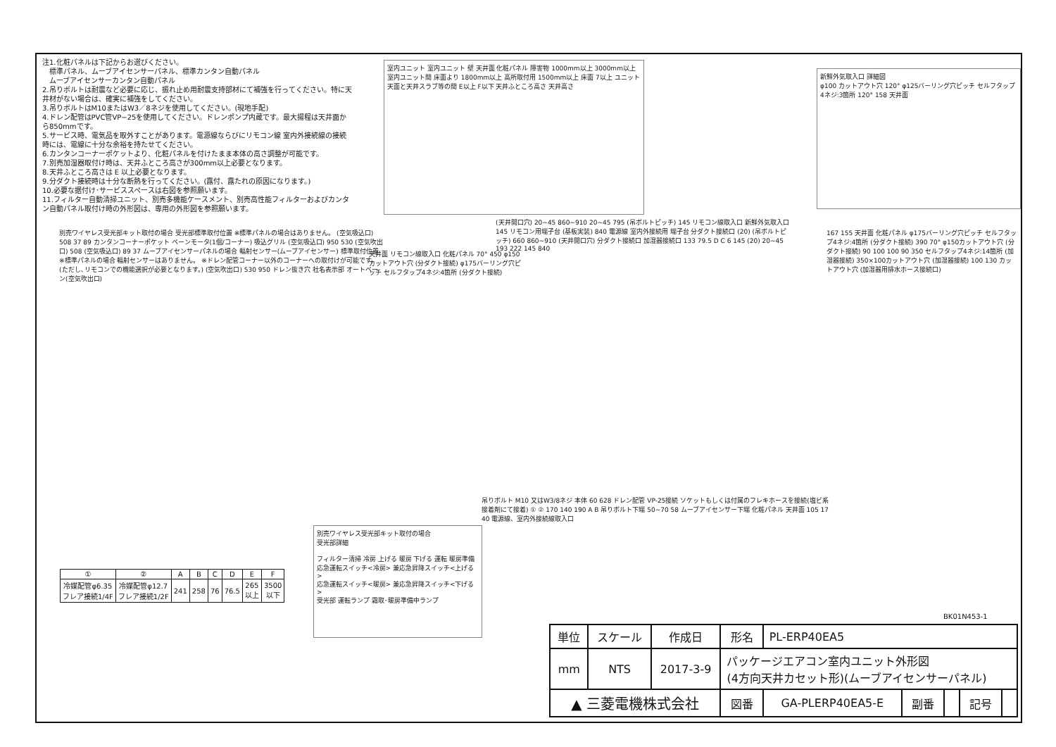注1.化粧パネルは下記からお選びください。
　標準パネル、ムーブアイセンサーパネル、標準カンタン自動パネル
　ムーブアイセンサーカンタン自動パネル
2.吊りボルトは耐震など必要に応じ、振れ止め用耐震支持部材にて補強を行ってください。特に天井材がない場合は、確実に補強をしてください。
3.吊りボルトはM10またはW3／8ネジを使用してください。(現地手配)
4.ドレン配管はPVC管VP−25を使用してください。ドレンポンプ内蔵です。最大揚程は天井面から850mmです。
5.サービス時、電気品を取外すことがあります。電源線ならびにリモコン線 室内外接続線の接続時には、電線に十分な余裕を持たせてください。
6.カンタンコーナーポケットより、化粧パネルを付けたまま本体の高さ調整が可能です。
7.別売加湿器取付け時は、天井ふところ高さが300mm以上必要となります。
8.天井ふところ高さは E 以上必要となります。
9.分ダクト接続時は十分な断熱を行ってください。(露付、露たれの原因になります。)
10.必要な据付け･サービススペースは右図を参照願います。
11.フィルター自動清掃ユニット、別売多機能ケースメント、別売高性能フィルターおよびカンタン自動パネル取付け時の外形図は、専用の外形図を参照願います。
室内ユニット 室内ユニット 壁 天井面 化粧パネル 障害物 1000mm以上 3000mm以上 室内ユニット間 床面より 1800mm以上 高所取付用 1500mm以上 床面 7以上 ユニット天面と天井スラブ等の間 E以上 F以下 天井ふところ高さ 天井高さ
新鮮外気取入口 詳細図
φ100 カットアウト穴 120° φ125バーリング穴ピッチ セルフタップ4ネジ:3箇所 120° 158 天井面
別売ワイヤレス受光部キット取付の場合 受光部標準取付位置 ※標準パネルの場合はありません。 (空気吸込口) 508 37 89 カンタンコーナーポケット ベーンモータ(1個/コーナー) 吸込グリル (空気吸込口) 950 530 (空気吹出口) 508 (空気吸込口) 89 37 ムーブアイセンサーパネルの場合 輻射センサー(ムーブアイセンサー) 標準取付位置 ※標準パネルの場合 輻射センサーはありません。 ※ドレン配管コーナー以外のコーナーへの取付けが可能です。(ただし､リモコンでの機能選択が必要となります。) (空気吹出口) 530 950 ドレン抜き穴 社名表示部 オートベーン(空気吹出口)
天井面 リモコン線取入口 化粧パネル 70° 450 φ150カットアウト穴 (分ダクト接続) φ175バーリング穴ピッチ セルフタップ4ネジ:4箇所 (分ダクト接続)
(天井開口穴) 20~45 860~910 20~45 795 (吊ボルトピッチ) 145 リモコン線取入口 新鮮外気取入口 145 リモコン用端子台 (基板実装) 840 電源線 室内外接続用 端子台 分ダクト接続口 (20) (吊ボルトピッチ) 660 860~910 (天井開口穴) 分ダクト接続口 加湿器接続口 133 79.5 D C 6 145 (20) 20~45 193 222 145 840
167 155 天井面 化粧パネル φ175バーリング穴ピッチ セルフタップ4ネジ:4箇所 (分ダクト接続) 390 70° φ150カットアウト穴 (分ダクト接続) 90 100 100 90 350 セルフタップ4ネジ:14箇所 (加湿器接続) 350×100カットアウト穴 (加湿器接続) 100 130 カットアウト穴 (加湿器用排水ホース接続口)
吊りボルト M10 又はW3/8ネジ 本体 60 628 ドレン配管 VP-25接続 ソケットもしくは付属のフレキホースを接続(塩ビ系接着剤にて接着) ① ② 170 140 190 A B 吊りボルト下端 50~70 58 ムーブアイセンサー下端 化粧パネル 天井面 105 17 40 電源線、室内外接続線取入口
| ① | ② | A | B | C | D | E | F |
| --- | --- | --- | --- | --- | --- | --- | --- |
| 冷媒配管φ6.35 フレア接続1/4F | 冷媒配管φ12.7 フレア接続1/2F | 241 | 258 | 76 | 76.5 | 265 以上 | 3500 以下 |
別売ワイヤレス受光部キット取付の場合
受光部詳細
フィルター清掃 冷房 上げる 暖房 下げる 運転 暖房準備
応急運転スイッチ<冷房> 兼応急昇降スイッチ<上げる>
応急運転スイッチ<暖房> 兼応急昇降スイッチ<下げる>
受光部 運転ランプ 霜取･暖房準備中ランプ
BK01N453-1
| 単位 | スケール | 作成日 | 形名 | PL-ERP40EA5 | | | | |
| mm | NTS | 2017-3-9 | パッケージエアコン室内ユニット外形図 (4方向天井カセット形)(ムーブアイセンサーパネル) | | | | | |
| ▲ 三菱電機株式会社 | | | 図番 | GA-PLERP40EA5-E | 副番 | | 記号 | |